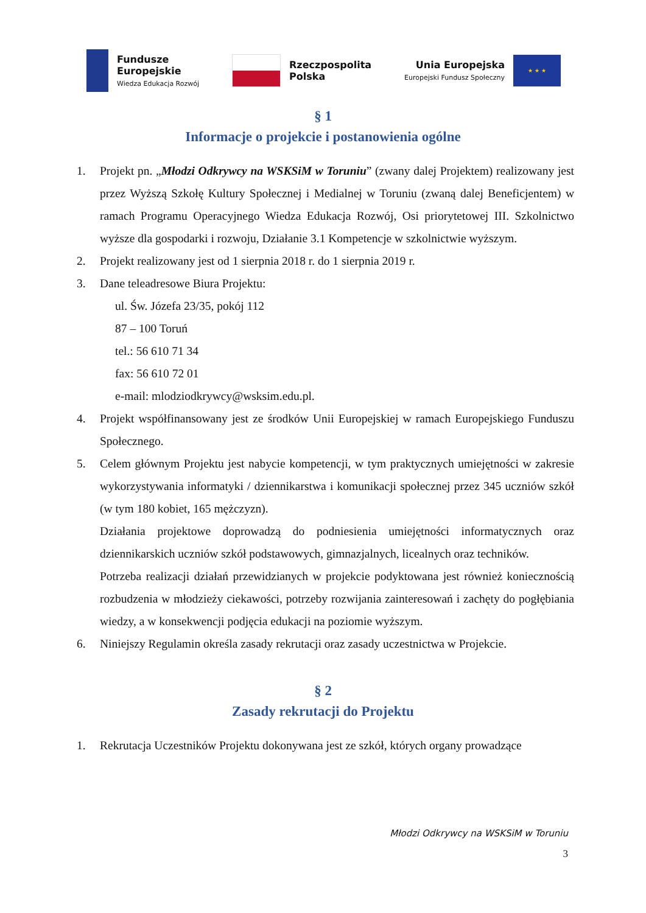Fundusze
Europejskie
Wiedza Edukacja Rozwój
Rzeczpospolita
Polska
Unia Europejska
Europejski Fundusz Społeczny
★ ★ ★
§ 1
Informacje o projekcie i postanowienia ogólne
1. Projekt pn. „Młodzi Odkrywcy na WSKSiM w Toruniu” (zwany dalej Projektem) realizowany jest przez Wyższą Szkołę Kultury Społecznej i Medialnej w Toruniu (zwaną dalej Beneficjentem) w ramach Programu Operacyjnego Wiedza Edukacja Rozwój, Osi priorytetowej III. Szkolnictwo wyższe dla gospodarki i rozwoju, Działanie 3.1 Kompetencje w szkolnictwie wyższym.
2. Projekt realizowany jest od 1 sierpnia 2018 r. do 1 sierpnia 2019 r.
3. Dane teleadresowe Biura Projektu:
ul. Św. Józefa 23/35, pokój 112
87 – 100 Toruń
tel.: 56 610 71 34
fax: 56 610 72 01
e-mail: mlodziodkrywcy@wsksim.edu.pl.
4. Projekt współfinansowany jest ze środków Unii Europejskiej w ramach Europejskiego Funduszu Społecznego.
5. Celem głównym Projektu jest nabycie kompetencji, w tym praktycznych umiejętności w zakresie wykorzystywania informatyki / dziennikarstwa i komunikacji społecznej przez 345 uczniów szkół (w tym 180 kobiet, 165 mężczyzn).
Działania projektowe doprowadzą do podniesienia umiejętności informatycznych oraz dziennikarskich uczniów szkół podstawowych, gimnazjalnych, licealnych oraz techników.
Potrzeba realizacji działań przewidzianych w projekcie podyktowana jest również koniecznością rozbudzenia w młodzieży ciekawości, potrzeby rozwijania zainteresowań i zachęty do pogłębiania wiedzy, a w konsekwencji podjęcia edukacji na poziomie wyższym.
6. Niniejszy Regulamin określa zasady rekrutacji oraz zasady uczestnictwa w Projekcie.
§ 2
Zasady rekrutacji do Projektu
1. Rekrutacja Uczestników Projektu dokonywana jest ze szkół, których organy prowadzące
Młodzi Odkrywcy na WSKSiM w Toruniu
3